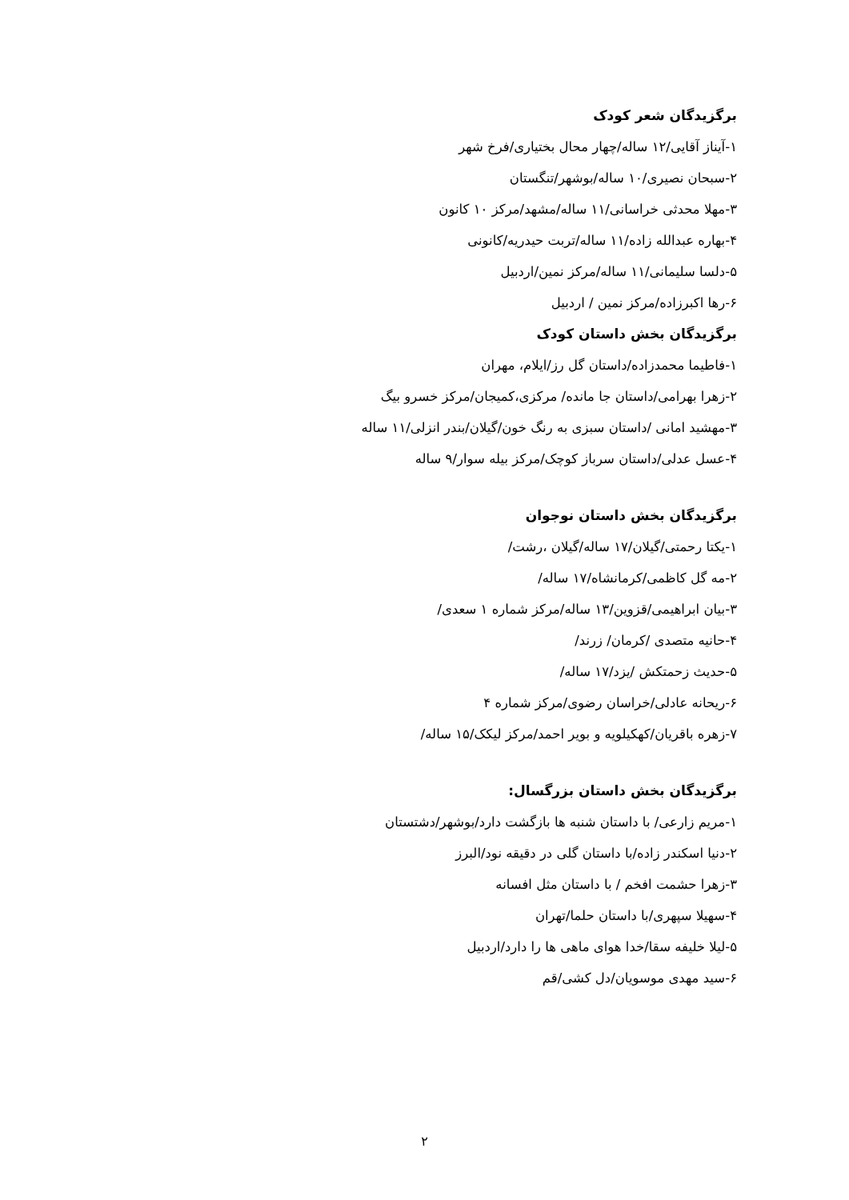برگزیدگان شعر کودک
۱-آیناز آقایی/۱۲ ساله/چهار محال بختیاری/فرخ شهر
۲-سبحان نصیری/۱۰ ساله/بوشهر/تنگستان
۳-مهلا محدثی خراسانی/۱۱ ساله/مشهد/مرکز ۱۰ کانون
۴-بهاره عبدالله زاده/۱۱ ساله/تربت حیدریه/کانونی
۵-دلسا سلیمانی/۱۱ ساله/مرکز نمین/اردبیل
۶-رها اکبرزاده/مرکز نمین / اردبیل
برگزیدگان بخش داستان کودک
۱-فاطیما محمدزاده/داستان گل رز/ایلام، مهران
۲-زهرا بهرامی/داستان جا مانده/ مرکزی،کمیجان/مرکز خسرو بیگ
۳-مهشید امانی /داستان سبزی به رنگ خون/گیلان/بندر انزلی/۱۱ ساله
۴-عسل عدلی/داستان سرباز کوچک/مرکز بیله سوار/۹ ساله
برگزیدگان بخش داستان نوجوان
۱-یکتا رحمتی/گیلان/۱۷ ساله/گیلان ،رشت/
۲-مه گل کاظمی/کرمانشاه/۱۷ ساله/
۳-بیان ابراهیمی/قزوین/۱۳ ساله/مرکز شماره ۱ سعدی/
۴-حانیه متصدی /کرمان/ زرند/
۵-حدیث زحمتکش /یزد/۱۷ ساله/
۶-ریحانه عادلی/خراسان رضوی/مرکز شماره ۴
۷-زهره باقریان/کهکیلویه و بویر احمد/مرکز لیکک/۱۵ ساله/
برگزیدگان بخش داستان بزرگسال:
۱-مریم زارعی/ با داستان شنبه ها بازگشت دارد/بوشهر/دشتستان
۲-دنیا اسکندر زاده/با داستان گلی در دقیقه نود/البرز
۳-زهرا حشمت افخم / با داستان مثل افسانه
۴-سهیلا سپهری/با داستان حلما/تهران
۵-لیلا خلیفه سقا/خدا هوای ماهی ها را دارد/اردبیل
۶-سید مهدی موسویان/دل کشی/قم
۲